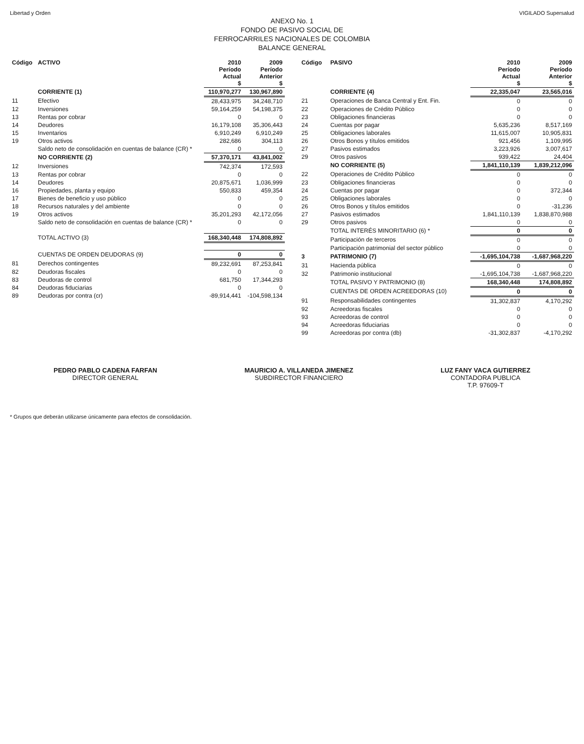Libertad y Orden VIGILADO Supersalud
ANEXO No. 1
FONDO DE PASIVO SOCIAL DE
FERROCARRILES NACIONALES DE COLOMBIA
BALANCE GENERAL
| Código | ACTIVO | 2010 Período Actual $ | 2009 Período Anterior $ |
| --- | --- | --- | --- |
| | CORRIENTE (1) | 110,970,277 | 130,967,890 |
| 11 | Efectivo | 28,433,975 | 34,248,710 |
| 12 | Inversiones | 59,164,259 | 54,198,375 |
| 13 | Rentas por cobrar | 0 | 0 |
| 14 | Deudores | 16,179,108 | 35,306,443 |
| 15 | Inventarios | 6,910,249 | 6,910,249 |
| 19 | Otros activos | 282,686 | 304,113 |
| | Saldo neto de consolidación en cuentas de balance (CR) * | 0 | 0 |
| | NO CORRIENTE (2) | 57,370,171 | 43,841,002 |
| 12 | Inversiones | 742,374 | 172,593 |
| 13 | Rentas por cobrar | 0 | 0 |
| 14 | Deudores | 20,875,671 | 1,036,999 |
| 16 | Propiedades, planta y equipo | 550,833 | 459,354 |
| 17 | Bienes de beneficio y uso público | 0 | 0 |
| 18 | Recursos naturales y del ambiente | 0 | 0 |
| 19 | Otros activos | 35,201,293 | 42,172,056 |
| | Saldo neto de consolidación en cuentas de balance (CR) * | 0 | 0 |
| | TOTAL ACTIVO (3) | 168,340,448 | 174,808,892 |
| | CUENTAS DE ORDEN DEUDORAS (9) | 0 | 0 |
| 81 | Derechos contingentes | 89,232,691 | 87,253,841 |
| 82 | Deudoras fiscales | 0 | 0 |
| 83 | Deudoras de control | 681,750 | 17,344,293 |
| 84 | Deudoras fiduciarias | 0 | 0 |
| 89 | Deudoras por contra (cr) | -89,914,441 | -104,598,134 |
| Código | PASIVO | 2010 Período Actual $ | 2009 Período Anterior $ |
| --- | --- | --- | --- |
| | CORRIENTE (4) | 22,335,047 | 23,565,016 |
| 21 | Operaciones de Banca Central y Ent. Fin. | 0 | 0 |
| 22 | Operaciones de Crédito Público | 0 | 0 |
| 23 | Obligaciones financieras | 0 | 0 |
| 24 | Cuentas por pagar | 5,635,236 | 8,517,169 |
| 25 | Obligaciones laborales | 11,615,007 | 10,905,831 |
| 26 | Otros Bonos y títulos emitidos | 921,456 | 1,109,995 |
| 27 | Pasivos estimados | 3,223,926 | 3,007,617 |
| 29 | Otros pasivos | 939,422 | 24,404 |
| | NO CORRIENTE (5) | 1,841,110,139 | 1,839,212,096 |
| 22 | Operaciones de Crédito Público | 0 | 0 |
| 23 | Obligaciones financieras | 0 | 0 |
| 24 | Cuentas por pagar | 0 | 372,344 |
| 25 | Obligaciones laborales | 0 | 0 |
| 26 | Otros Bonos y títulos emitidos | 0 | -31,236 |
| 27 | Pasivos estimados | 1,841,110,139 | 1,838,870,988 |
| 29 | Otros pasivos | 0 | 0 |
| | TOTAL INTERÉS MINORITARIO (6) * | 0 | 0 |
| | Participación de terceros | 0 | 0 |
| | Participación patrimonial del sector público | 0 | 0 |
| 3 | PATRIMONIO (7) | -1,695,104,738 | -1,687,968,220 |
| 31 | Hacienda pública | 0 | 0 |
| 32 | Patrimonio institucional | -1,695,104,738 | -1,687,968,220 |
| | TOTAL PASIVO Y PATRIMONIO (8) | 168,340,448 | 174,808,892 |
| | CUENTAS DE ORDEN ACREEDORAS (10) | 0 | 0 |
| 91 | Responsabilidades contingentes | 31,302,837 | 4,170,292 |
| 92 | Acreedoras fiscales | 0 | 0 |
| 93 | Acreedoras de control | 0 | 0 |
| 94 | Acreedoras fiduciarias | 0 | 0 |
| 99 | Acreedoras por contra (db) | -31,302,837 | -4,170,292 |
PEDRO PABLO CADENA FARFAN
DIRECTOR GENERAL
MAURICIO A. VILLANEDA JIMENEZ
SUBDIRECTOR FINANCIERO
LUZ FANY VACA GUTIERREZ
CONTADORA PUBLICA
T.P. 97609-T
* Grupos que deberán utilizarse únicamente para efectos de consolidación.